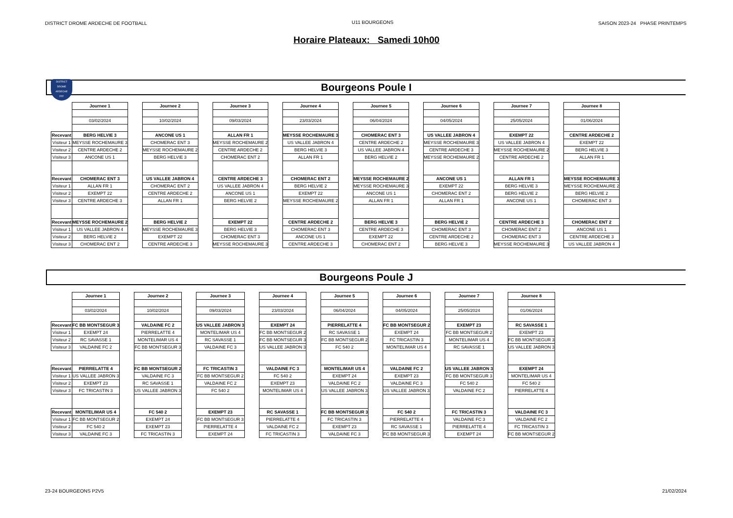DISTRICT DROME ARDECHE DE FOOTBALL
U11 BOURGEONS SAISON 2023-24 PHASE PRINTEMPS
Horaire Plateaux: Samedi 10h00
Bourgeons Poule I
DISTRICT
DROME
ARDECHE
FFF
| | Journee 1 | | Journee 2 | | Journee 3 | | Journee 4 | | Journee 5 | | Journee 6 | | Journee 7 | | Journee 8 |
| | 03/02/2024 | | 10/02/2024 | | 09/03/2024 | | 23/03/2024 | | 06/04/2024 | | 04/05/2024 | | 25/05/2024 | | 01/06/2024 |
| Recevant | BERG HELVIE 3 | | ANCONE US 1 | | ALLAN FR 1 | | MEYSSE ROCHEMAURE 3 | | CHOMERAC ENT 3 | | US VALLEE JABRON 4 | | EXEMPT 22 | | CENTRE ARDECHE 2 |
| Visiteur 1 | MEYSSE ROCHEMAURE 3 | | CHOMERAC ENT 3 | | MEYSSE ROCHEMAURE 2 | | US VALLEE JABRON 4 | | CENTRE ARDECHE 2 | | MEYSSE ROCHEMAURE 3 | | US VALLEE JABRON 4 | | EXEMPT 22 |
| Visiteur 2 | CENTRE ARDECHE 2 | | MEYSSE ROCHEMAURE 2 | | CENTRE ARDECHE 2 | | BERG HELVIE 3 | | US VALLEE JABRON 4 | | CENTRE ARDECHE 3 | | MEYSSE ROCHEMAURE 2 | | BERG HELVIE 3 |
| Visiteur 3 | ANCONE US 1 | | BERG HELVIE 3 | | CHOMERAC ENT 2 | | ALLAN FR 1 | | BERG HELVIE 2 | | MEYSSE ROCHEMAURE 2 | | CENTRE ARDECHE 2 | | ALLAN FR 1 |
| Recevant | CHOMERAC ENT 3 | | US VALLEE JABRON 4 | | CENTRE ARDECHE 3 | | CHOMERAC ENT 2 | | MEYSSE ROCHEMAURE 2 | | ANCONE US 1 | | ALLAN FR 1 | | MEYSSE ROCHEMAURE 3 |
| Visiteur 1 | ALLAN FR 1 | | CHOMERAC ENT 2 | | US VALLEE JABRON 4 | | BERG HELVIE 2 | | MEYSSE ROCHEMAURE 3 | | EXEMPT 22 | | BERG HELVIE 3 | | MEYSSE ROCHEMAURE 2 |
| Visiteur 2 | EXEMPT 22 | | CENTRE ARDECHE 2 | | ANCONE US 1 | | EXEMPT 22 | | ANCONE US 1 | | CHOMERAC ENT 2 | | BERG HELVIE 2 | | BERG HELVIE 2 |
| Visiteur 3 | CENTRE ARDECHE 3 | | ALLAN FR 1 | | BERG HELVIE 2 | | MEYSSE ROCHEMAURE 2 | | ALLAN FR 1 | | ALLAN FR 1 | | ANCONE US 1 | | CHOMERAC ENT 3 |
| Recevant | MEYSSE ROCHEMAURE 2 | | BERG HELVIE 2 | | EXEMPT 22 | | CENTRE ARDECHE 2 | | BERG HELVIE 3 | | BERG HELVIE 2 | | CENTRE ARDECHE 3 | | CHOMERAC ENT 2 |
| Visiteur 1 | US VALLEE JABRON 4 | | MEYSSE ROCHEMAURE 3 | | BERG HELVIE 3 | | CHOMERAC ENT 3 | | CENTRE ARDECHE 3 | | CHOMERAC ENT 3 | | CHOMERAC ENT 2 | | ANCONE US 1 |
| Visiteur 2 | BERG HELVIE 2 | | EXEMPT 22 | | CHOMERAC ENT 3 | | ANCONE US 1 | | EXEMPT 22 | | CENTRE ARDECHE 2 | | CHOMERAC ENT 3 | | CENTRE ARDECHE 3 |
| Visiteur 3 | CHOMERAC ENT 2 | | CENTRE ARDECHE 3 | | MEYSSE ROCHEMAURE 3 | | CENTRE ARDECHE 3 | | CHOMERAC ENT 2 | | BERG HELVIE 3 | | MEYSSE ROCHEMAURE 3 | | US VALLEE JABRON 4 |
Bourgeons Poule J
| | Journee 1 | | Journee 2 | | Journee 3 | | Journee 4 | | Journee 5 | | Journee 6 | | Journee 7 | | Journee 8 |
| | 03/02/2024 | | 10/02/2024 | | 09/03/2024 | | 23/03/2024 | | 06/04/2024 | | 04/05/2024 | | 25/05/2024 | | 01/06/2024 |
| Recevant | FC BB MONTSEGUR 3 | | VALDAINE FC 2 | | US VALLEE JABRON 3 | | EXEMPT 24 | | PIERRELATTE 4 | | FC BB MONTSEGUR 2 | | EXEMPT 23 | | RC SAVASSE 1 |
| Visiteur 1 | EXEMPT 24 | | PIERRELATTE 4 | | MONTELIMAR US 4 | | FC BB MONTSEGUR 2 | | RC SAVASSE 1 | | EXEMPT 24 | | FC BB MONTSEGUR 2 | | EXEMPT 23 |
| Visiteur 2 | RC SAVASSE 1 | | MONTELIMAR US 4 | | RC SAVASSE 1 | | FC BB MONTSEGUR 3 | | FC BB MONTSEGUR 2 | | FC TRICASTIN 3 | | MONTELIMAR US 4 | | FC BB MONTSEGUR 3 |
| Visiteur 3 | VALDAINE FC 2 | | FC BB MONTSEGUR 3 | | VALDAINE FC 3 | | US VALLEE JABRON 3 | | FC 540 2 | | MONTELIMAR US 4 | | RC SAVASSE 1 | | US VALLEE JABRON 3 |
| Recevant | PIERRELATTE 4 | | FC BB MONTSEGUR 2 | | FC TRICASTIN 3 | | VALDAINE FC 3 | | MONTELIMAR US 4 | | VALDAINE FC 2 | | US VALLEE JABRON 3 | | EXEMPT 24 |
| Visiteur 1 | US VALLEE JABRON 3 | | VALDAINE FC 3 | | FC BB MONTSEGUR 2 | | FC 540 2 | | EXEMPT 24 | | EXEMPT 23 | | FC BB MONTSEGUR 3 | | MONTELIMAR US 4 |
| Visiteur 2 | EXEMPT 23 | | RC SAVASSE 1 | | VALDAINE FC 2 | | EXEMPT 23 | | VALDAINE FC 2 | | VALDAINE FC 3 | | FC 540 2 | | FC 540 2 |
| Visiteur 3 | FC TRICASTIN 3 | | US VALLEE JABRON 3 | | FC 540 2 | | MONTELIMAR US 4 | | US VALLEE JABRON 3 | | US VALLEE JABRON 3 | | VALDAINE FC 2 | | PIERRELATTE 4 |
| Recevant | MONTELIMAR US 4 | | FC 540 2 | | EXEMPT 23 | | RC SAVASSE 1 | | FC BB MONTSEGUR 3 | | FC 540 2 | | FC TRICASTIN 3 | | VALDAINE FC 3 |
| Visiteur 1 | FC BB MONTSEGUR 2 | | EXEMPT 24 | | FC BB MONTSEGUR 3 | | PIERRELATTE 4 | | FC TRICASTIN 3 | | PIERRELATTE 4 | | VALDAINE FC 3 | | VALDAINE FC 2 |
| Visiteur 2 | FC 540 2 | | EXEMPT 23 | | PIERRELATTE 4 | | VALDAINE FC 2 | | EXEMPT 23 | | RC SAVASSE 1 | | PIERRELATTE 4 | | FC TRICASTIN 3 |
| Visiteur 3 | VALDAINE FC 3 | | FC TRICASTIN 3 | | EXEMPT 24 | | FC TRICASTIN 3 | | VALDAINE FC 3 | | FC BB MONTSEGUR 3 | | EXEMPT 24 | | FC BB MONTSEGUR 2 |
23-24 BOURGEONS P2V5 21/02/2024